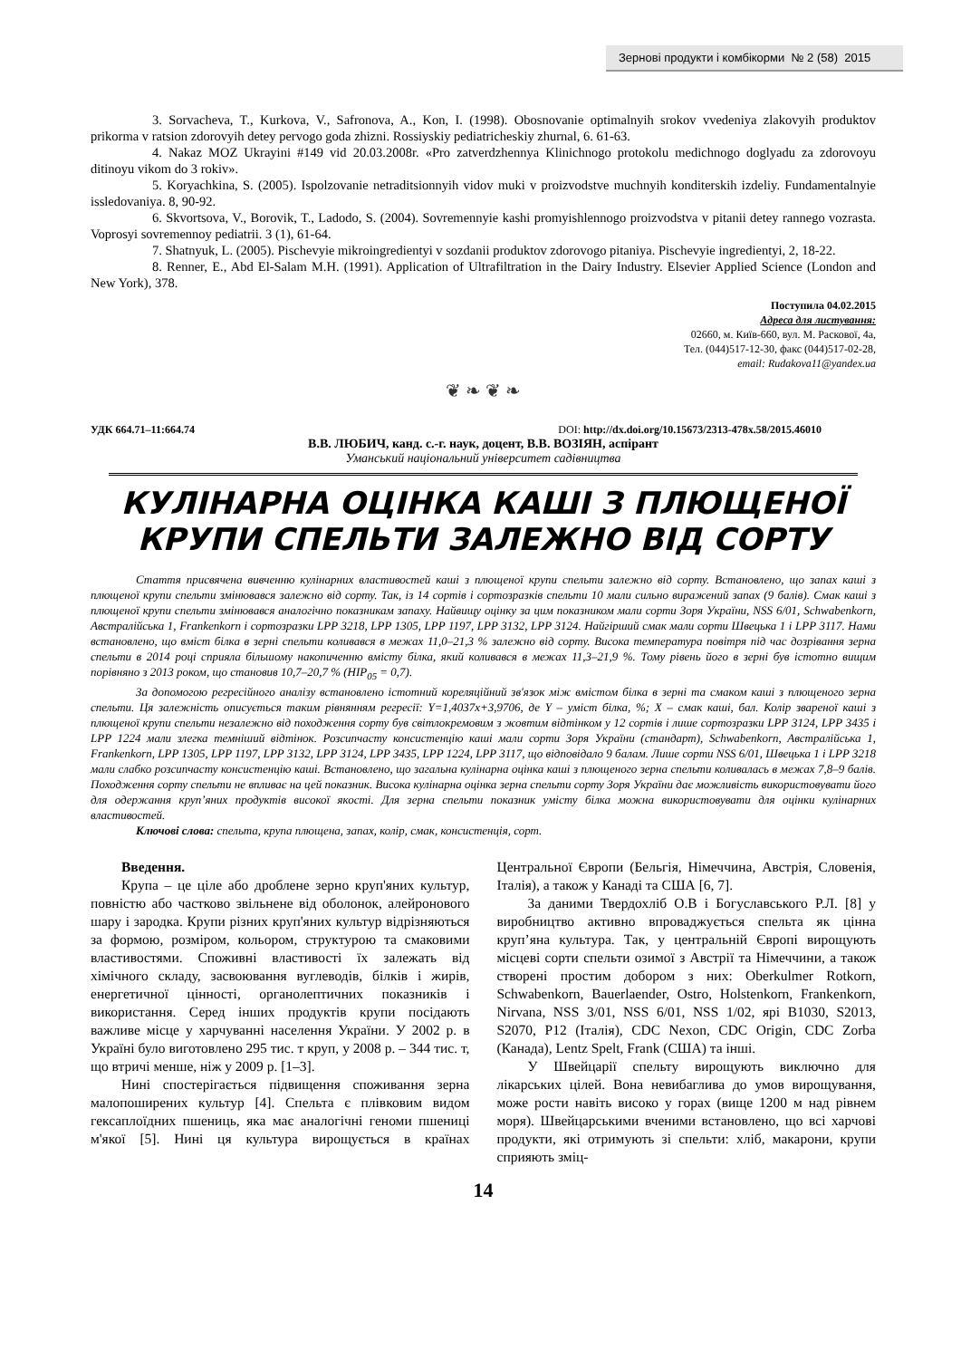Зернові продукти і комбікорми № 2 (58) 2015
3. Sorvacheva, T., Kurkova, V., Safronova, A., Kon, I. (1998). Obosnovanie optimalnyih srokov vvedeniya zlakovyih produktov prikorma v ratsion zdorovyih detey pervogo goda zhizni. Rossiyskiy pediatricheskiy zhurnal, 6. 61-63.
4. Nakaz MOZ Ukrayini #149 vid 20.03.2008r. «Pro zatverdzhennya Klinichnogo protokolu medichnogo doglyadu za zdorovoyu ditinoyu vikom do 3 rokiv».
5. Koryachkina, S. (2005). Ispolzovanie netraditsionnyih vidov muki v proizvodstve muchnyih konditerskih izdeliy. Fundamentalnyie issledovaniya. 8, 90-92.
6. Skvortsova, V., Borovik, T., Ladodo, S. (2004). Sovremennyie kashi promyishlennogo proizvodstva v pitanii detey rannego vozrasta. Voprosyi sovremennoy pediatrii. 3 (1), 61-64.
7. Shatnyuk, L. (2005). Pischevyie mikroingredientyi v sozdanii produktov zdorovogo pitaniya. Pischevyie ingredientyi, 2, 18-22.
8. Renner, E., Abd El-Salam M.H. (1991). Application of Ultrafiltration in the Dairy Industry. Elsevier Applied Science (London and New York), 378.
Поступила 04.02.2015
Адреса для листування:
02660, м. Київ-660, вул. М. Раскової, 4а,
Тел. (044)517-12-30, факс (044)517-02-28,
email: Rudakova11@yandex.ua
❦ ❧ ❦ ❧
УДК 664.71–11:664.74 DOI: http://dx.doi.org/10.15673/2313-478x.58/2015.46010
В.В. ЛЮБИЧ, канд. с.-г. наук, доцент, В.В. ВОЗІЯН, аспірант
Уманський національний університет садівництва
КУЛІНАРНА ОЦІНКА КАШІ З ПЛЮЩЕНОЇ КРУПИ СПЕЛЬТИ ЗАЛЕЖНО ВІД СОРТУ
Стаття присвячена вивченню кулінарних властивостей каші з плющеної крупи спельти залежно від сорту. Встановлено, що запах каші з плющеної крупи спельти змінювався залежно від сорту. Так, із 14 сортів і сортозразків спельти 10 мали сильно виражений запах (9 балів). Смак каші з плющеної крупи спельти змінювався аналогічно показникам запаху. Найвищу оцінку за цим показником мали сорти Зоря України, NSS 6/01, Schwabenkorn, Австралійська 1, Frankenkorn і сортозразки LPP 3218, LPP 1305, LPP 1197, LPP 3132, LPP 3124. Найгірший смак мали сорти Швецька 1 і LPP 3117. Нами встановлено, що вміст білка в зерні спельти коливався в межах 11,0–21,3 % залежно від сорту. Висока температура повітря під час дозрівання зерна спельти в 2014 році сприяла більшому накопиченню вмісту білка, який коливався в межах 11,3–21,9 %. Тому рівень його в зерні був істотно вищим порівняно з 2013 роком, що становив 10,7–20,7 % (НІР<sub>05</sub> = 0,7).
За допомогою регресійного аналізу встановлено істотний кореляційний зв'язок між вмістом білка в зерні та смаком каші з плющеного зерна спельти. Ця залежність описується таким рівнянням регресії: Y=1,4037x+3,9706, де Y – уміст білка, %; X – смак каші, бал. Колір звареної каші з плющеної крупи спельти незалежно від походження сорту був світлокремовим з жовтим відтінком у 12 сортів і лише сортозразки LPP 3124, LPP 3435 і LPP 1224 мали злегка темніший відтінок. Розсипчасту консистенцію каші мали сорти Зоря України (стандарт), Schwabenkorn, Австралійська 1, Frankenkorn, LPP 1305, LPP 1197, LPP 3132, LPP 3124, LPP 3435, LPP 1224, LPP 3117, що відповідало 9 балам. Лише сорти NSS 6/01, Швецька 1 і LPP 3218 мали слабко розсипчасту консистенцію каші. Встановлено, що загальна кулінарна оцінка каші з плющеного зерна спельти коливалась в межах 7,8–9 балів. Походження сорту спельти не впливає на цей показник. Висока кулінарна оцінка зерна спельти сорту Зоря України дає можливість використовувати його для одержання круп’яних продуктів високої якості. Для зерна спельти показник умісту білка можна використовувати для оцінки кулінарних властивостей.
Ключові слова: спельта, крупа плющена, запах, колір, смак, консистенція, сорт.
Введення.
Крупа – це ціле або дроблене зерно круп'яних культур, повністю або частково звільнене від оболонок, алейронового шару і зародка. Крупи різних круп'яних культур відрізняються за формою, розміром, кольором, структурою та смаковими властивостями. Споживні властивості їх залежать від хімічного складу, засвоювання вуглеводів, білків і жирів, енергетичної цінності, органолептичних показників і використання. Серед інших продуктів крупи посідають важливе місце у харчуванні населення України. У 2002 р. в Україні було виготовлено 295 тис. т круп, у 2008 р. – 344 тис. т, що втричі менше, ніж у 2009 р. [1–3].
Нині спостерігається підвищення споживання зерна малопоширених культур [4]. Спельта є плівковим видом гексаплоїдних пшениць, яка має аналогічні геноми пшениці м'якої [5]. Нині ця культура вирощується в країнах Центральної Європи (Бельгія, Німеччина, Австрія, Словенія, Італія), а також у Канаді та США [6, 7].
За даними Твердохліб О.В і Богуславського Р.Л. [8] у виробництво активно впроваджується спельта як цінна круп’яна культура. Так, у центральній Європі вирощують місцеві сорти спельти озимої з Австрії та Німеччини, а також створені простим добором з них: Oberkulmer Rotkorn, Schwabenkorn, Bauerlaender, Ostro, Holstenkorn, Frankenkorn, Nirvana, NSS 3/01, NSS 6/01, NSS 1/02, ярі B1030, S2013, S2070, P12 (Італія), CDC Nexon, CDC Origin, CDC Zorba (Канада), Lentz Spelt, Frank (США) та інші.
У Швейцарії спельту вирощують виключно для лікарських цілей. Вона невибаглива до умов вирощування, може рости навіть високо у горах (вище 1200 м над рівнем моря). Швейцарськими вченими встановлено, що всі харчові продукти, які отримують зі спельти: хліб, макарони, крупи сприяють зміц-
14